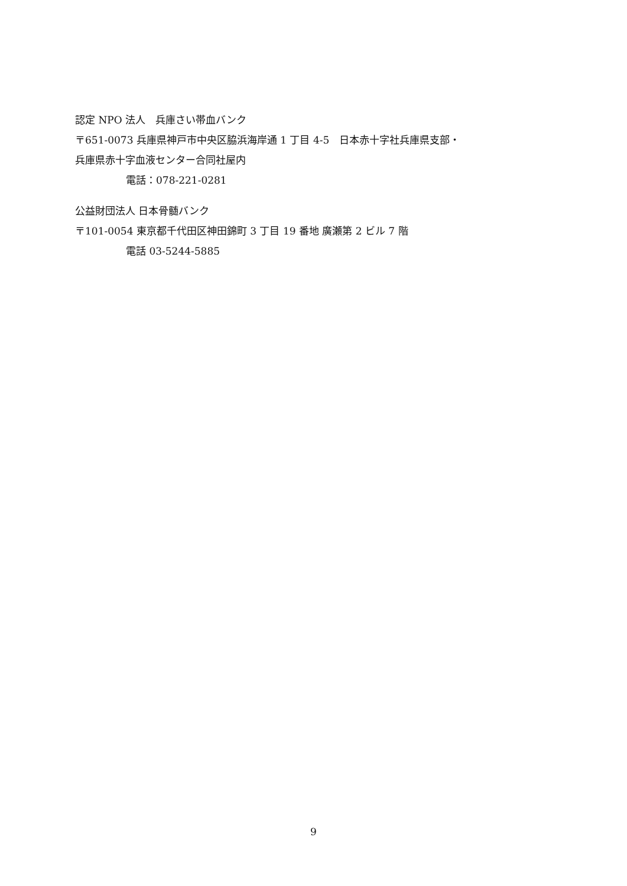認定 NPO 法人　兵庫さい帯血バンク
〒651-0073 兵庫県神戸市中央区脇浜海岸通 1 丁目 4-5　日本赤十字社兵庫県支部・
兵庫県赤十字血液センター合同社屋内
電話：078-221-0281
公益財団法人 日本骨髄バンク
〒101-0054 東京都千代田区神田錦町 3 丁目 19 番地 廣瀬第 2 ビル 7 階
電話 03-5244-5885
9